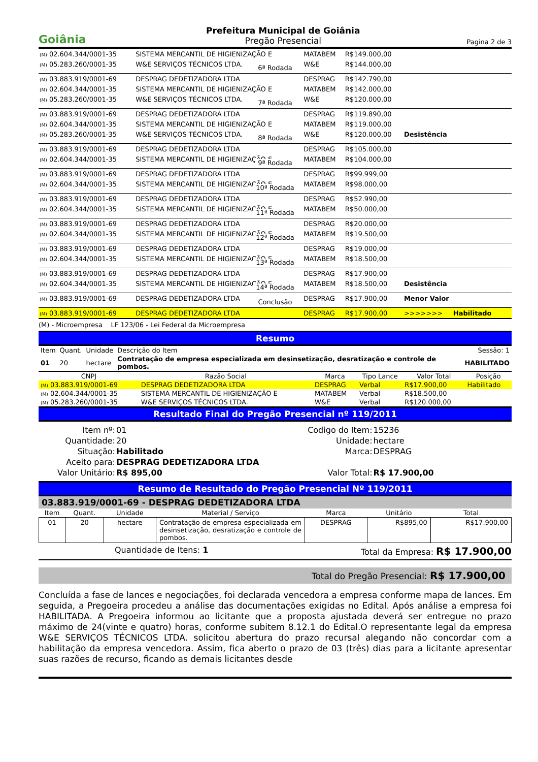Goiânia
Prefeitura Municipal de Goiânia
Pregão Presencial
Pagina 2 de 3
| (M) 02.604.344/0001-35 | SISTEMA MERCANTIL DE HIGIENIZAÇÃO E | MATABEM | R$149.000,00 | |
| (M) 05.283.260/0001-35 | W&E SERVIÇOS TÉCNICOS LTDA. | W&E | R$144.000,00 | |
| 6ª Rodada | | | | |
| (M) 03.883.919/0001-69 | DESPRAG DEDETIZADORA LTDA | DESPRAG | R$142.790,00 | |
| (M) 02.604.344/0001-35 | SISTEMA MERCANTIL DE HIGIENIZAÇÃO E | MATABEM | R$142.000,00 | |
| (M) 05.283.260/0001-35 | W&E SERVIÇOS TÉCNICOS LTDA. | W&E | R$120.000,00 | |
| 7ª Rodada | | | | |
| (M) 03.883.919/0001-69 | DESPRAG DEDETIZADORA LTDA | DESPRAG | R$119.890,00 | |
| (M) 02.604.344/0001-35 | SISTEMA MERCANTIL DE HIGIENIZAÇÃO E | MATABEM | R$119.000,00 | |
| (M) 05.283.260/0001-35 | W&E SERVIÇOS TÉCNICOS LTDA. | W&E | R$120.000,00 | Desistência |
| 8ª Rodada | | | | |
| (M) 03.883.919/0001-69 | DESPRAG DEDETIZADORA LTDA | DESPRAG | R$105.000,00 | |
| (M) 02.604.344/0001-35 | SISTEMA MERCANTIL DE HIGIENIZAÇÃO E | MATABEM | R$104.000,00 | |
| 9ª Rodada | | | | |
| (M) 03.883.919/0001-69 | DESPRAG DEDETIZADORA LTDA | DESPRAG | R$99.999,00 | |
| (M) 02.604.344/0001-35 | SISTEMA MERCANTIL DE HIGIENIZAÇÃO E | MATABEM | R$98.000,00 | |
| 10ª Rodada | | | | |
| (M) 03.883.919/0001-69 | DESPRAG DEDETIZADORA LTDA | DESPRAG | R$52.990,00 | |
| (M) 02.604.344/0001-35 | SISTEMA MERCANTIL DE HIGIENIZAÇÃO E | MATABEM | R$50.000,00 | |
| 11ª Rodada | | | | |
| (M) 03.883.919/0001-69 | DESPRAG DEDETIZADORA LTDA | DESPRAG | R$20.000,00 | |
| (M) 02.604.344/0001-35 | SISTEMA MERCANTIL DE HIGIENIZAÇÃO E | MATABEM | R$19.500,00 | |
| 12ª Rodada | | | | |
| (M) 03.883.919/0001-69 | DESPRAG DEDETIZADORA LTDA | DESPRAG | R$19.000,00 | |
| (M) 02.604.344/0001-35 | SISTEMA MERCANTIL DE HIGIENIZAÇÃO E | MATABEM | R$18.500,00 | |
| 13ª Rodada | | | | |
| (M) 03.883.919/0001-69 | DESPRAG DEDETIZADORA LTDA | DESPRAG | R$17.900,00 | |
| (M) 02.604.344/0001-35 | SISTEMA MERCANTIL DE HIGIENIZAÇÃO E | MATABEM | R$18.500,00 | Desistência |
| 14ª Rodada | | | | |
| (M) 03.883.919/0001-69 | DESPRAG DEDETIZADORA LTDA | DESPRAG | R$17.900,00 | Menor Valor |
| Conclusão | | | | |
| (M) 03.883.919/0001-69 | DESPRAG DEDETIZADORA LTDA | DESPRAG | R$17.900,00 | >>>>>>> Habilitado |
(M) - Microempresa LF 123/06 - Lei Federal da Microempresa
Resumo
| Item | Quant. | Unidade | Descrição do Item | Sessão: 1 |
| 01 | 20 | hectare | Contratação de empresa especializada em desinsetização, desratização e controle de pombos. | HABILITADO |
| CNPJ | Razão Social | Marca | Tipo Lance | Valor Total | Posição |
| --- | --- | --- | --- | --- | --- |
| (M) 03.883.919/0001-69 | DESPRAG DEDETIZADORA LTDA | DESPRAG | Verbal | R$17.900,00 | Habilitado |
| (M) 02.604.344/0001-35 | SISTEMA MERCANTIL DE HIGIENIZAÇÃO E | MATABEM | Verbal | R$18.500,00 | |
| (M) 05.283.260/0001-35 | W&E SERVIÇOS TÉCNICOS LTDA. | W&E | Verbal | R$120.000,00 | |
Resultado Final do Pregão Presencial nº 119/2011
| Item nº: | 01 | Codigo do Item: | 15236 |
| Quantidade: | 20 | Unidade: | hectare |
| Situação: | Habilitado | Marca: | DESPRAG |
| Aceito para: | DESPRAG DEDETIZADORA LTDA | | |
| Valor Unitário: | R$ 895,00 | Valor Total: | R$ 17.900,00 |
Resumo de Resultado do Pregão Presencial Nº 119/2011
03.883.919/0001-69 - DESPRAG DEDETIZADORA LTDA
| Item | Quant. | Unidade | Material / Serviço | Marca | Unitário | Total |
| --- | --- | --- | --- | --- | --- | --- |
| 01 | 20 | hectare | Contratação de empresa especializada em desinsetização, desratização e controle de pombos. | DESPRAG | R$895,00 | R$17.900,00 |
Quantidade de Itens: 1 Total da Empresa: R$ 17.900,00
Total do Pregão Presencial: R$ 17.900,00
Concluída a fase de lances e negociações, foi declarada vencedora a empresa conforme mapa de lances. Em seguida, a Pregoeira procedeu a análise das documentações exigidas no Edital. Após análise a empresa foi HABILITADA. A Pregoeira informou ao licitante que a proposta ajustada deverá ser entregue no prazo máximo de 24(vinte e quatro) horas, conforme subitem 8.12.1 do Edital.O representante legal da empresa W&E SERVIÇOS TÉCNICOS LTDA. solicitou abertura do prazo recursal alegando não concordar com a habilitação da empresa vencedora. Assim, fica aberto o prazo de 03 (três) dias para a licitante apresentar suas razões de recurso, ficando as demais licitantes desde